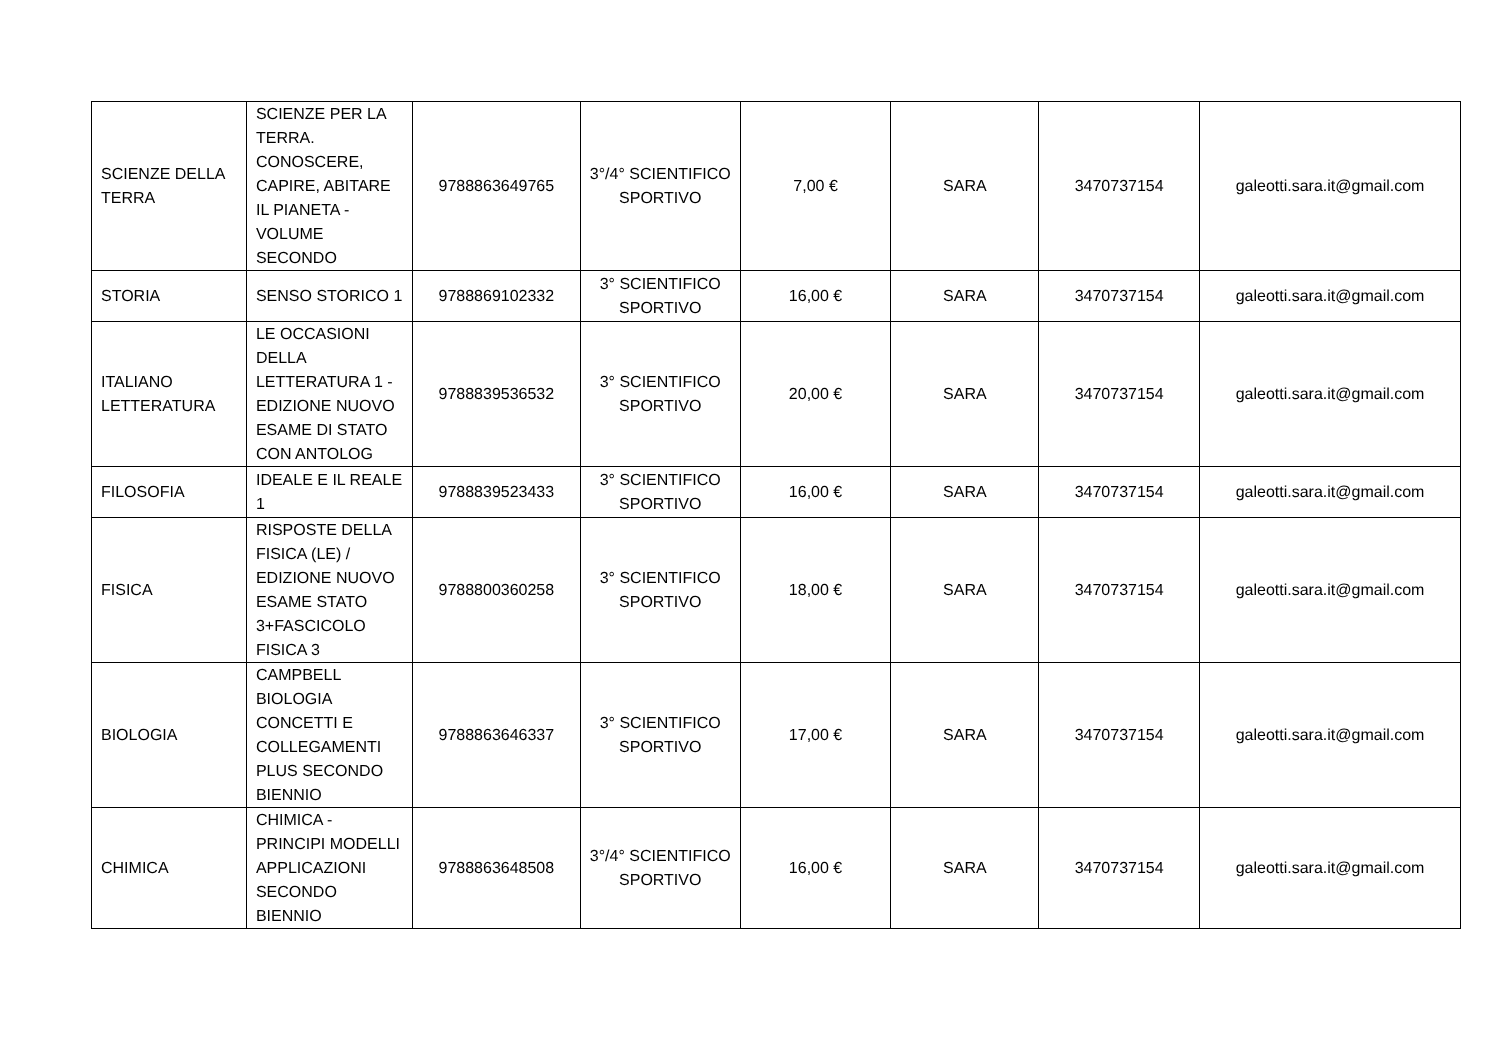| SCIENZE DELLA TERRA | SCIENZE PER LA TERRA. CONOSCERE, CAPIRE, ABITARE IL PIANETA - VOLUME SECONDO | 9788863649765 | 3°/4° SCIENTIFICO SPORTIVO | 7,00 € | SARA | 3470737154 | galeotti.sara.it@gmail.com |
| STORIA | SENSO STORICO 1 | 9788869102332 | 3° SCIENTIFICO SPORTIVO | 16,00 € | SARA | 3470737154 | galeotti.sara.it@gmail.com |
| ITALIANO LETTERATURA | LE OCCASIONI DELLA LETTERATURA 1 - EDIZIONE NUOVO ESAME DI STATO CON ANTOLOG | 9788839536532 | 3° SCIENTIFICO SPORTIVO | 20,00 € | SARA | 3470737154 | galeotti.sara.it@gmail.com |
| FILOSOFIA | IDEALE E IL REALE 1 | 9788839523433 | 3° SCIENTIFICO SPORTIVO | 16,00 € | SARA | 3470737154 | galeotti.sara.it@gmail.com |
| FISICA | RISPOSTE DELLA FISICA (LE) / EDIZIONE NUOVO ESAME STATO 3+FASCICOLO FISICA 3 | 9788800360258 | 3° SCIENTIFICO SPORTIVO | 18,00 € | SARA | 3470737154 | galeotti.sara.it@gmail.com |
| BIOLOGIA | CAMPBELL BIOLOGIA CONCETTI E COLLEGAMENTI PLUS SECONDO BIENNIO | 9788863646337 | 3° SCIENTIFICO SPORTIVO | 17,00 € | SARA | 3470737154 | galeotti.sara.it@gmail.com |
| CHIMICA | CHIMICA - PRINCIPI MODELLI APPLICAZIONI SECONDO BIENNIO | 9788863648508 | 3°/4° SCIENTIFICO SPORTIVO | 16,00 € | SARA | 3470737154 | galeotti.sara.it@gmail.com |